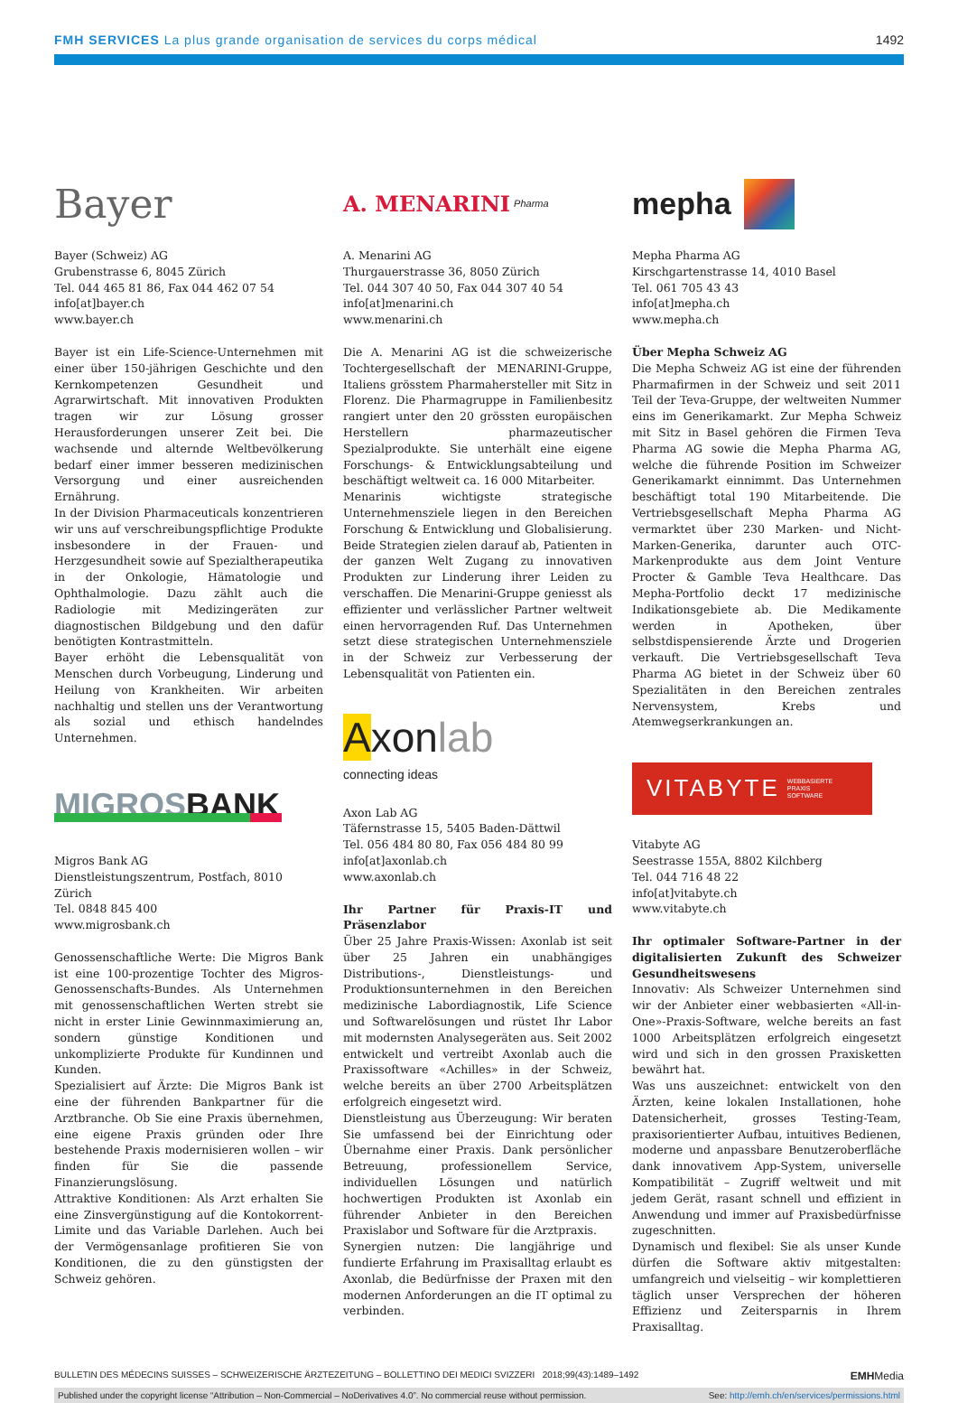FMH SERVICES La plus grande organisation de services du corps médical 1492
Bayer
Bayer (Schweiz) AG
Grubenstrasse 6, 8045 Zürich
Tel. 044 465 81 86, Fax 044 462 07 54
info[at]bayer.ch
www.bayer.ch
Bayer ist ein Life-Science-Unternehmen mit einer über 150-jährigen Geschichte und den Kernkompetenzen Gesundheit und Agrarwirtschaft. Mit innovativen Produkten tragen wir zur Lösung grosser Herausforderungen unserer Zeit bei. Die wachsende und alternde Weltbevölkerung bedarf einer immer besseren medizinischen Versorgung und einer ausreichenden Ernährung.
In der Division Pharmaceuticals konzentrieren wir uns auf verschreibungspflichtige Produkte insbesondere in der Frauen- und Herzgesundheit sowie auf Spezialtherapeutika in der Onkologie, Hämatologie und Ophthalmologie. Dazu zählt auch die Radiologie mit Medizingeräten zur diagnostischen Bildgebung und den dafür benötigten Kontrastmitteln.
Bayer erhöht die Lebensqualität von Menschen durch Vorbeugung, Linderung und Heilung von Krankheiten. Wir arbeiten nachhaltig und stellen uns der Verantwortung als sozial und ethisch handelndes Unternehmen.
MIGROSBANK
Migros Bank AG
Dienstleistungszentrum, Postfach, 8010 Zürich
Tel. 0848 845 400
www.migrosbank.ch
Genossenschaftliche Werte: Die Migros Bank ist eine 100-prozentige Tochter des Migros-Genossenschafts-Bundes. Als Unternehmen mit genossenschaftlichen Werten strebt sie nicht in erster Linie Gewinnmaximierung an, sondern günstige Konditionen und unkomplizierte Produkte für Kundinnen und Kunden.
Spezialisiert auf Ärzte: Die Migros Bank ist eine der führenden Bankpartner für die Arztbranche. Ob Sie eine Praxis übernehmen, eine eigene Praxis gründen oder Ihre bestehende Praxis modernisieren wollen – wir finden für Sie die passende Finanzierungslösung.
Attraktive Konditionen: Als Arzt erhalten Sie eine Zinsvergünstigung auf die Kontokorrent-Limite und das Variable Darlehen. Auch bei der Vermögensanlage profitieren Sie von Konditionen, die zu den günstigsten der Schweiz gehören.
A. MENARINI Pharma
A. Menarini AG
Thurgauerstrasse 36, 8050 Zürich
Tel. 044 307 40 50, Fax 044 307 40 54
info[at]menarini.ch
www.menarini.ch
Die A. Menarini AG ist die schweizerische Tochtergesellschaft der MENARINI-Gruppe, Italiens grösstem Pharmahersteller mit Sitz in Florenz. Die Pharmagruppe in Familienbesitz rangiert unter den 20 grössten europäischen Herstellern pharmazeutischer Spezialprodukte. Sie unterhält eine eigene Forschungs- & Entwicklungsabteilung und beschäftigt weltweit ca. 16 000 Mitarbeiter.
Menarinis wichtigste strategische Unternehmensziele liegen in den Bereichen Forschung & Entwicklung und Globalisierung. Beide Strategien zielen darauf ab, Patienten in der ganzen Welt Zugang zu innovativen Produkten zur Linderung ihrer Leiden zu verschaffen. Die Menarini-Gruppe geniesst als effizienter und verlässlicher Partner weltweit einen hervorragenden Ruf. Das Unternehmen setzt diese strategischen Unternehmensziele in der Schweiz zur Verbesserung der Lebensqualität von Patienten ein.
Axonlab
connecting ideas
Axon Lab AG
Täfernstrasse 15, 5405 Baden-Dättwil
Tel. 056 484 80 80, Fax 056 484 80 99
info[at]axonlab.ch
www.axonlab.ch
Ihr Partner für Praxis-IT und Präsenzlabor
Über 25 Jahre Praxis-Wissen: Axonlab ist seit über 25 Jahren ein unabhängiges Distributions-, Dienstleistungs- und Produktionsunternehmen in den Bereichen medizinische Labordiagnostik, Life Science und Softwarelösungen und rüstet Ihr Labor mit modernsten Analysegeräten aus. Seit 2002 entwickelt und vertreibt Axonlab auch die Praxissoftware «Achilles» in der Schweiz, welche bereits an über 2700 Arbeitsplätzen erfolgreich eingesetzt wird.
Dienstleistung aus Überzeugung: Wir beraten Sie umfassend bei der Einrichtung oder Übernahme einer Praxis. Dank persönlicher Betreuung, professionellem Service, individuellen Lösungen und natürlich hochwertigen Produkten ist Axonlab ein führender Anbieter in den Bereichen Praxislabor und Software für die Arztpraxis.
Synergien nutzen: Die langjährige und fundierte Erfahrung im Praxisalltag erlaubt es Axonlab, die Bedürfnisse der Praxen mit den modernen Anforderungen an die IT optimal zu verbinden.
mepha
Mepha Pharma AG
Kirschgartenstrasse 14, 4010 Basel
Tel. 061 705 43 43
info[at]mepha.ch
www.mepha.ch
Über Mepha Schweiz AG
Die Mepha Schweiz AG ist eine der führenden Pharmafirmen in der Schweiz und seit 2011 Teil der Teva-Gruppe, der weltweiten Nummer eins im Generikamarkt. Zur Mepha Schweiz mit Sitz in Basel gehören die Firmen Teva Pharma AG sowie die Mepha Pharma AG, welche die führende Position im Schweizer Generikamarkt einnimmt. Das Unternehmen beschäftigt total 190 Mitarbeitende. Die Vertriebsgesellschaft Mepha Pharma AG vermarktet über 230 Marken- und Nicht-Marken-Generika, darunter auch OTC-Markenprodukte aus dem Joint Venture Procter & Gamble Teva Healthcare. Das Mepha-Portfolio deckt 17 medizinische Indikationsgebiete ab. Die Medikamente werden in Apotheken, über selbstdispensierende Ärzte und Drogerien verkauft. Die Vertriebsgesellschaft Teva Pharma AG bietet in der Schweiz über 60 Spezialitäten in den Bereichen zentrales Nervensystem, Krebs und Atemwegserkrankungen an.
VITABYTE WEBBASIERTE
PRAXIS
SOFTWARE
Vitabyte AG
Seestrasse 155A, 8802 Kilchberg
Tel. 044 716 48 22
info[at]vitabyte.ch
www.vitabyte.ch
Ihr optimaler Software-Partner in der digitalisierten Zukunft des Schweizer Gesundheitswesens
Innovativ: Als Schweizer Unternehmen sind wir der Anbieter einer webbasierten «All-in-One»-Praxis-Software, welche bereits an fast 1000 Arbeitsplätzen erfolgreich eingesetzt wird und sich in den grossen Praxisketten bewährt hat.
Was uns auszeichnet: entwickelt von den Ärzten, keine lokalen Installationen, hohe Datensicherheit, grosses Testing-Team, praxisorientierter Aufbau, intuitives Bedienen, moderne und anpassbare Benutzeroberfläche dank innovativem App-System, universelle Kompatibilität – Zugriff weltweit und mit jedem Gerät, rasant schnell und effizient in Anwendung und immer auf Praxisbedürfnisse zugeschnitten.
Dynamisch und flexibel: Sie als unser Kunde dürfen die Software aktiv mitgestalten: umfangreich und vielseitig – wir komplettieren täglich unser Versprechen der höheren Effizienz und Zeitersparnis in Ihrem Praxisalltag.
BULLETIN DES MÉDECINS SUISSES – SCHWEIZERISCHE ÄRZTEZEITUNG – BOLLETTINO DEI MEDICI SVIZZERI 2018;99(43):1489–1492 EMHMedia
Published under the copyright license “Attribution – Non-Commercial – NoDerivatives 4.0”. No commercial reuse without permission. See: http://emh.ch/en/services/permissions.html